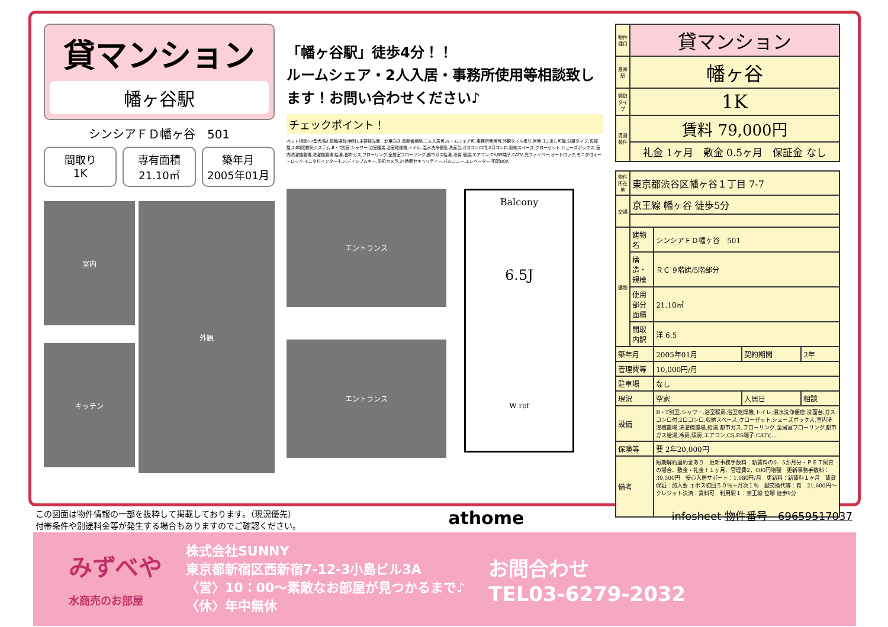貸マンション
幡ヶ谷駅
シンシアＦＤ幡ヶ谷　501
間取り
1K
専有面積
21.10㎡
築年月
2005年01月
室内
キッチン
外観
「幡ヶ谷駅」徒歩4分！！
ルームシェア・2人入居・事務所使用等相談致します！お問い合わせください♪
チェックポイント！
ペット相談(小型犬/猫),駐輪場有(無料),主要採光面：北東向き,高齢者相談,二人入居可,ルームシェア可,事務所使用可,外観タイル張り,常時ゴミ出し可能,分譲タイプ,角部屋,24時間換気システム,B・T別室,シャワー,浴室暖房,浴室乾燥機,トイレ,温水洗浄便座,洗面台,ガスコンロ付,2口コンロ,収納スペース,クローゼット,シューズボックス,室内洗濯機置場,洗濯機置場,給湯,都市ガス,フローリング,全居室フローリング,都市ガス給湯,冷房,暖房,エアコン,CS,BS端子,CATV,光ファイバー,オートロック,モニタ付オートロック,モニタ付インターホン,ディンプルキー,防犯カメラ,24時間セキュリティー,バルコニー,エレベーター,宅配BOX
エントランス
エントランス
Balcony
6.5J
W ref
| 物件種目 | 貸マンション |
| 最寄駅 | 幡ヶ谷 |
| 間取タイプ | 1K |
| 賃貸条件 | 賃料 79,000円 |
| | 礼金 1ヶ月 敷金 0.5ヶ月 保証金 なし |
| 物件所在地 | 東京都渋谷区幡ヶ谷１丁目 7-7 | | | |
| 交通 | 京王線 幡ヶ谷 徒歩5分 | | | |
| 建物 | 建物名 | シンシアＦＤ幡ヶ谷 501 | | |
| | 構造・規模 | ＲＣ 9階建/5階部分 | | |
| | 使用部分面積 | 21.10㎡ | | |
| | 間取内訳 | 洋 6.5 | | |
| 築年月 | | 2005年01月 | 契約期間 | 2年 |
| 管理費等 | | 10,000円/月 | | |
| 駐車場 | | なし | | |
| 現況 | | 空家 | 入居日 | 相談 |
| 設備 | | B・T別室,シャワー,浴室暖房,浴室乾燥機,トイレ,温水洗浄便座,洗面台,ガスコンロ付,2口コンロ,収納スペース,クローゼット,シューズボックス,室内洗濯機置場,洗濯機置場,給湯,都市ガス,フローリング,全居室フローリング,都市ガス給湯,冷房,暖房,エアコン,CS,BS端子,CATV,... | | |
| 保険等 | | 要 2年20,000円 | | |
| 備考 | | 短期解約違約金あり 更新事務手数料：新賃料の0．5か月分・ＰＥＴ飼育の場合、敷金・礼金＋１ヶ月、管理費2，000円増額 更新事務手数料：39,500円 安心入居サポート：1,080円/月 更新料：新賃料１ヶ月 賃貸保証：加入要 エポス初回５０％＋月次１％ 鍵交換代等：有 21,600円～ クレジット決済：賃料可 利用駅１：京王線 笹塚 徒歩9分 | | |
この図面は物件情報の一部を抜粋して掲載しております。（現況優先）
付帯条件や別途料金等が発生する場合もありますのでご確認ください。
athome
infosheet 物件番号　69659517037
みずべや
水商売のお部屋
株式会社SUNNY
東京都新宿区西新宿7-12-3小島ビル3A
〈営〉10：00～素敵なお部屋が見つかるまで♪
〈休〉年中無休
お問合わせ
TEL03-6279-2032